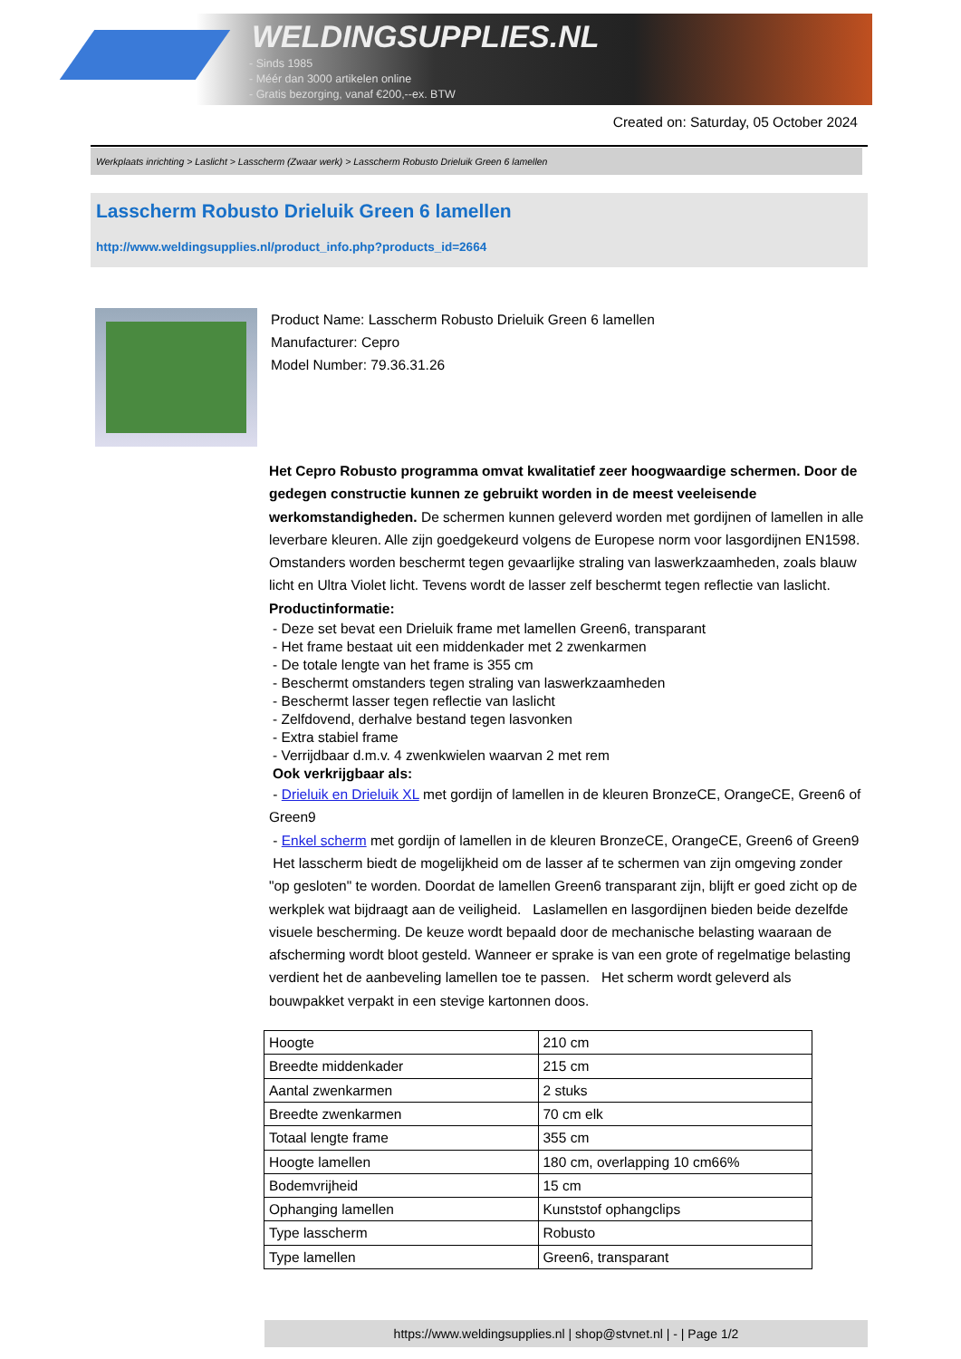WELDINGSUPPLIES.NL
- Sinds 1985
- Méér dan 3000 artikelen online
- Gratis bezorging, vanaf €200,--ex. BTW
Created on: Saturday, 05 October 2024
Werkplaats inrichting > Laslicht > Lasscherm (Zwaar werk) > Lasscherm Robusto Drieluik Green 6 lamellen
Lasscherm Robusto Drieluik Green 6 lamellen
http://www.weldingsupplies.nl/product_info.php?products_id=2664
Product Name: Lasscherm Robusto Drieluik Green 6 lamellen
Manufacturer: Cepro
Model Number: 79.36.31.26
Het Cepro Robusto programma omvat kwalitatief zeer hoogwaardige schermen. Door de gedegen constructie kunnen ze gebruikt worden in de meest veeleisende werkomstandigheden. De schermen kunnen geleverd worden met gordijnen of lamellen in alle leverbare kleuren. Alle zijn goedgekeurd volgens de Europese norm voor lasgordijnen EN1598. Omstanders worden beschermt tegen gevaarlijke straling van laswerkzaamheden, zoals blauw licht en Ultra Violet licht. Tevens wordt de lasser zelf beschermt tegen reflectie van laslicht. Productinformatie:
- Deze set bevat een Drieluik frame met lamellen Green6, transparant
- Het frame bestaat uit een middenkader met 2 zwenkarmen
- De totale lengte van het frame is 355 cm
- Beschermt omstanders tegen straling van laswerkzaamheden
- Beschermt lasser tegen reflectie van laslicht
- Zelfdovend, derhalve bestand tegen lasvonken
- Extra stabiel frame
- Verrijdbaar d.m.v. 4 zwenkwielen waarvan 2 met rem
Ook verkrijgbaar als:
- Drieluik en Drieluik XL met gordijn of lamellen in de kleuren BronzeCE, OrangeCE, Green6 of Green9
- Enkel scherm met gordijn of lamellen in de kleuren BronzeCE, OrangeCE, Green6 of Green9
Het lasscherm biedt de mogelijkheid om de lasser af te schermen van zijn omgeving zonder "op gesloten" te worden. Doordat de lamellen Green6 transparant zijn, blijft er goed zicht op de werkplek wat bijdraagt aan de veiligheid. Laslamellen en lasgordijnen bieden beide dezelfde visuele bescherming. De keuze wordt bepaald door de mechanische belasting waaraan de afscherming wordt bloot gesteld. Wanneer er sprake is van een grote of regelmatige belasting verdient het de aanbeveling lamellen toe te passen. Het scherm wordt geleverd als bouwpakket verpakt in een stevige kartonnen doos.
| Hoogte | 210 cm |
| Breedte middenkader | 215 cm |
| Aantal zwenkarmen | 2 stuks |
| Breedte zwenkarmen | 70 cm elk |
| Totaal lengte frame | 355 cm |
| Hoogte lamellen | 180 cm, overlapping 10 cm66% |
| Bodemvrijheid | 15 cm |
| Ophanging lamellen | Kunststof ophangclips |
| Type lasscherm | Robusto |
| Type lamellen | Green6, transparant |
https://www.weldingsupplies.nl | shop@stvnet.nl | - | Page 1/2